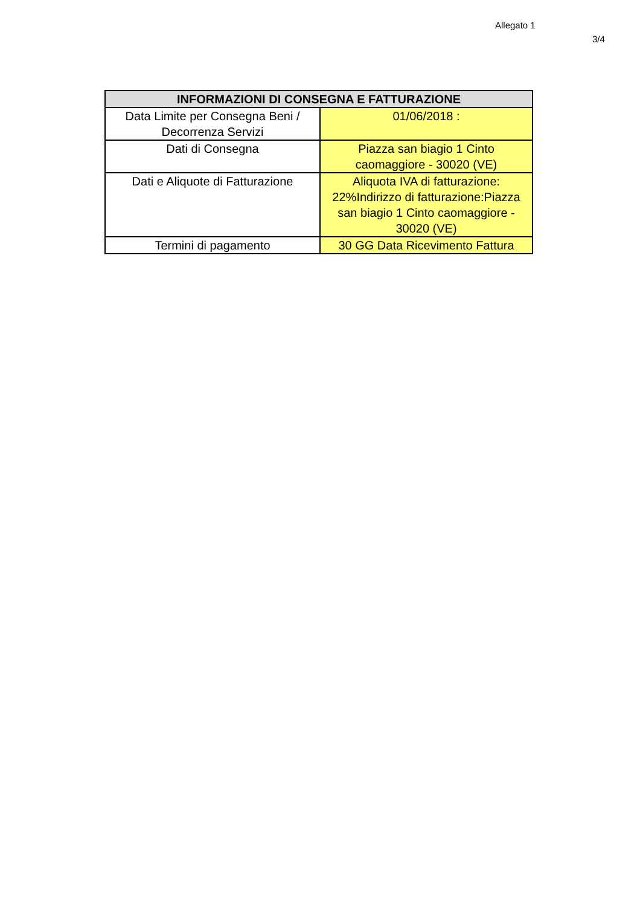Allegato 1
3/4
| INFORMAZIONI DI CONSEGNA E FATTURAZIONE | |
| --- | --- |
| Data Limite per Consegna Beni / Decorrenza Servizi | 01/06/2018 : |
| Dati di Consegna | Piazza san biagio 1 Cinto caomaggiore - 30020 (VE) |
| Dati e Aliquote di Fatturazione | Aliquota IVA di fatturazione: 22%Indirizzo di fatturazione:Piazza san biagio 1 Cinto caomaggiore - 30020 (VE) |
| Termini di pagamento | 30 GG Data Ricevimento Fattura |